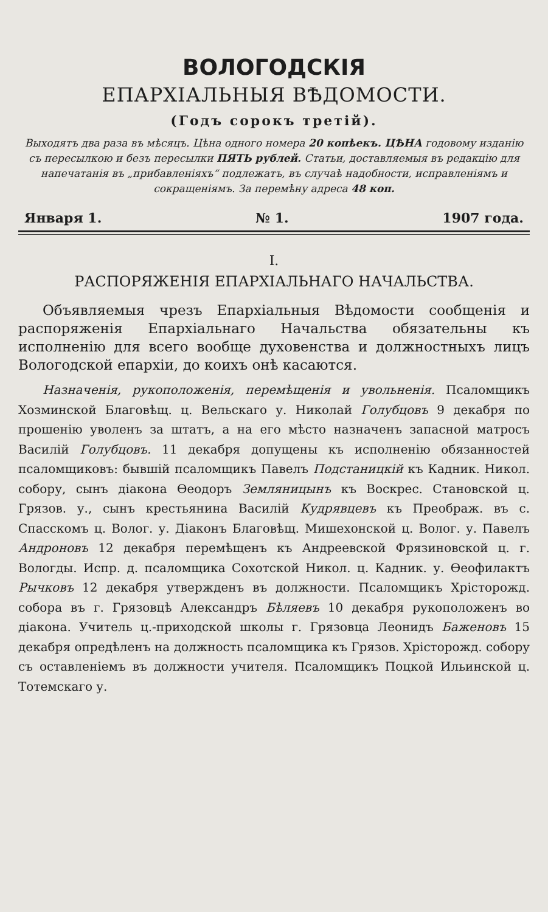ВОЛОГОДСКІЯ
ЕПАРХІАЛЬНЫЯ ВѢДОМОСТИ.
(Годъ сорокъ третій).
Выходятъ два раза въ мѣсяцъ. Цѣна одного номера 20 копѣекъ. ЦѢНА годовому изданію съ пересылкою и безъ пересылки ПЯТЬ рублей. Статьи, доставляемыя въ редакцію для напечатанія въ „прибавленіяхъ“ подлежатъ, въ случаѣ надобности, исправленіямъ и сокращеніямъ. За перемѣну адреса 48 коп.
Января 1. № 1. 1907 года.
I.
РАСПОРЯЖЕНІЯ ЕПАРХІАЛЬНАГО НАЧАЛЬСТВА.
Объявляемыя чрезъ Епархіальныя Вѣдомости сообщенія и распоряженія Епархіальнаго Начальства обязательны къ исполненію для всего вообще духовенства и должностныхъ лицъ Вологодской епархіи, до коихъ онѣ касаются.
Назначенія, рукоположенія, перемѣщенія и увольненія. Псаломщикъ Хозминской Благовѣщ. ц. Вельскаго у. Николай Голубцовъ 9 декабря по прошенію уволенъ за штатъ, а на его мѣсто назначенъ запасной матросъ Василій Голубцовъ. 11 декабря допущены къ исполненію обязанностей псаломщиковъ: бывшій псаломщикъ Павелъ Подстаницкій къ Кадник. Никол. собору, сынъ діакона Ѳеодоръ Земляницынъ къ Воскрес. Становской ц. Грязов. у., сынъ крестьянина Василій Кудрявцевъ къ Преображ. въ с. Спасскомъ ц. Волог. у. Діаконъ Благовѣщ. Мишехонской ц. Волог. у. Павелъ Андроновъ 12 декабря перемѣщенъ къ Андреевской Фрязиновской ц. г. Вологды. Испр. д. псаломщика Сохотской Никол. ц. Кадник. у. Ѳеофилактъ Рычковъ 12 декабря утвержденъ въ должности. Псаломщикъ Хрісторожд. собора въ г. Грязовцѣ Александръ Бѣляевъ 10 декабря рукоположенъ во діакона. Учитель ц.-приходской школы г. Грязовца Леонидъ Баженовъ 15 декабря опредѣленъ на должность псаломщика къ Грязов. Хрісторожд. собору съ оставленіемъ въ должности учителя. Псаломщикъ Поцкой Ильинской ц. Тотемскаго у.